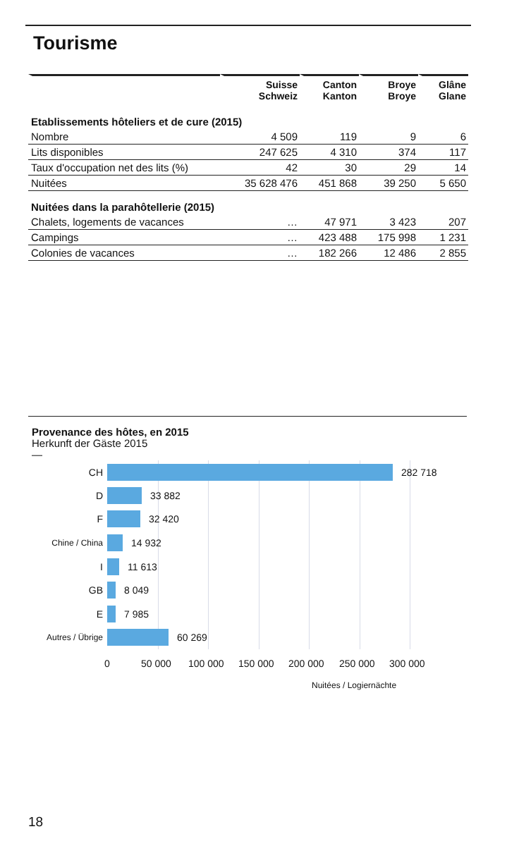Tourisme
| | Suisse Schweiz | Canton Kanton | Broye Broye | Glâne Glane |
| --- | --- | --- | --- | --- |
| Etablissements hôteliers et de cure (2015) | | | | |
| Nombre | 4 509 | 119 | 9 | 6 |
| Lits disponibles | 247 625 | 4 310 | 374 | 117 |
| Taux d'occupation net des lits (%) | 42 | 30 | 29 | 14 |
| Nuitées | 35 628 476 | 451 868 | 39 250 | 5 650 |
| Nuitées dans la parahôtellerie (2015) | | | | |
| Chalets, logements de vacances | … | 47 971 | 3 423 | 207 |
| Campings | … | 423 488 | 175 998 | 1 231 |
| Colonies de vacances | … | 182 266 | 12 486 | 2 855 |
Provenance des hôtes, en 2015
Herkunft der Gäste 2015
—
CH 282 718
D 33 882
F 32 420
Chine / China 14 932
I 11 613
GB 8 049
E 7 985
Autres / Übrige 60 269
0 50 000 100 000 150 000 200 000 250 000 300 000
Nuitées / Logiernächte
18